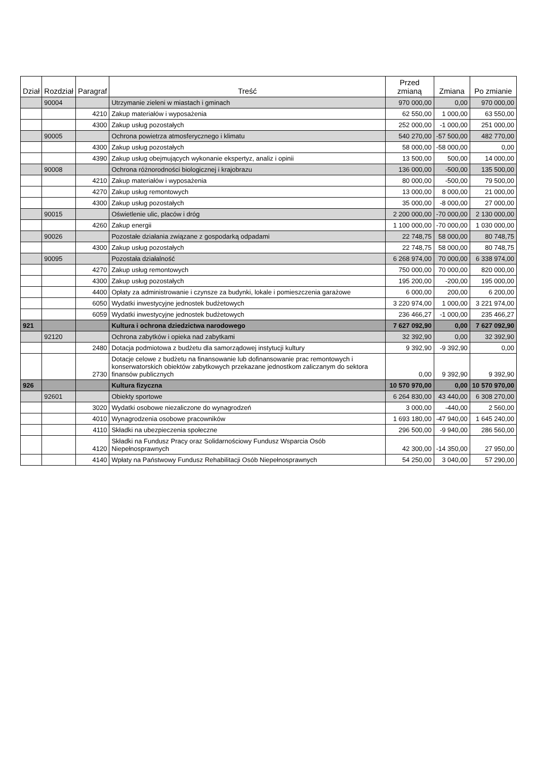| Dział | Rozdział | Paragraf | Treść | Przed zmianą | Zmiana | Po zmianie |
| --- | --- | --- | --- | --- | --- | --- |
| | 90004 | | Utrzymanie zieleni w miastach i gminach | 970 000,00 | 0,00 | 970 000,00 |
| | | 4210 | Zakup materiałów i wyposażenia | 62 550,00 | 1 000,00 | 63 550,00 |
| | | 4300 | Zakup usług pozostałych | 252 000,00 | -1 000,00 | 251 000,00 |
| | 90005 | | Ochrona powietrza atmosferycznego i klimatu | 540 270,00 | -57 500,00 | 482 770,00 |
| | | 4300 | Zakup usług pozostałych | 58 000,00 | -58 000,00 | 0,00 |
| | | 4390 | Zakup usług obejmujących wykonanie ekspertyz, analiz i opinii | 13 500,00 | 500,00 | 14 000,00 |
| | 90008 | | Ochrona różnorodności biologicznej i krajobrazu | 136 000,00 | -500,00 | 135 500,00 |
| | | 4210 | Zakup materiałów i wyposażenia | 80 000,00 | -500,00 | 79 500,00 |
| | | 4270 | Zakup usług remontowych | 13 000,00 | 8 000,00 | 21 000,00 |
| | | 4300 | Zakup usług pozostałych | 35 000,00 | -8 000,00 | 27 000,00 |
| | 90015 | | Oświetlenie ulic, placów i dróg | 2 200 000,00 | -70 000,00 | 2 130 000,00 |
| | | 4260 | Zakup energii | 1 100 000,00 | -70 000,00 | 1 030 000,00 |
| | 90026 | | Pozostałe działania związane z gospodarką odpadami | 22 748,75 | 58 000,00 | 80 748,75 |
| | | 4300 | Zakup usług pozostałych | 22 748,75 | 58 000,00 | 80 748,75 |
| | 90095 | | Pozostała działalność | 6 268 974,00 | 70 000,00 | 6 338 974,00 |
| | | 4270 | Zakup usług remontowych | 750 000,00 | 70 000,00 | 820 000,00 |
| | | 4300 | Zakup usług pozostałych | 195 200,00 | -200,00 | 195 000,00 |
| | | 4400 | Opłaty za administrowanie i czynsze za budynki, lokale i pomieszczenia garażowe | 6 000,00 | 200,00 | 6 200,00 |
| | | 6050 | Wydatki inwestycyjne jednostek budżetowych | 3 220 974,00 | 1 000,00 | 3 221 974,00 |
| | | 6059 | Wydatki inwestycyjne jednostek budżetowych | 236 466,27 | -1 000,00 | 235 466,27 |
| 921 | | | Kultura i ochrona dziedzictwa narodowego | 7 627 092,90 | 0,00 | 7 627 092,90 |
| | 92120 | | Ochrona zabytków i opieka nad zabytkami | 32 392,90 | 0,00 | 32 392,90 |
| | | 2480 | Dotacja podmiotowa z budżetu dla samorządowej instytucji kultury | 9 392,90 | -9 392,90 | 0,00 |
| | | 2730 | Dotacje celowe z budżetu na finansowanie lub dofinansowanie prac remontowych i konserwatorskich obiektów zabytkowych przekazane jednostkom zaliczanym do sektora finansów publicznych | 0,00 | 9 392,90 | 9 392,90 |
| 926 | | | Kultura fizyczna | 10 570 970,00 | 0,00 | 10 570 970,00 |
| | 92601 | | Obiekty sportowe | 6 264 830,00 | 43 440,00 | 6 308 270,00 |
| | | 3020 | Wydatki osobowe niezaliczone do wynagrodzeń | 3 000,00 | -440,00 | 2 560,00 |
| | | 4010 | Wynagrodzenia osobowe pracowników | 1 693 180,00 | -47 940,00 | 1 645 240,00 |
| | | 4110 | Składki na ubezpieczenia społeczne | 296 500,00 | -9 940,00 | 286 560,00 |
| | | 4120 | Składki na Fundusz Pracy oraz Solidarnościowy Fundusz Wsparcia Osób Niepełnosprawnych | 42 300,00 | -14 350,00 | 27 950,00 |
| | | 4140 | Wpłaty na Państwowy Fundusz Rehabilitacji Osób Niepełnosprawnych | 54 250,00 | 3 040,00 | 57 290,00 |